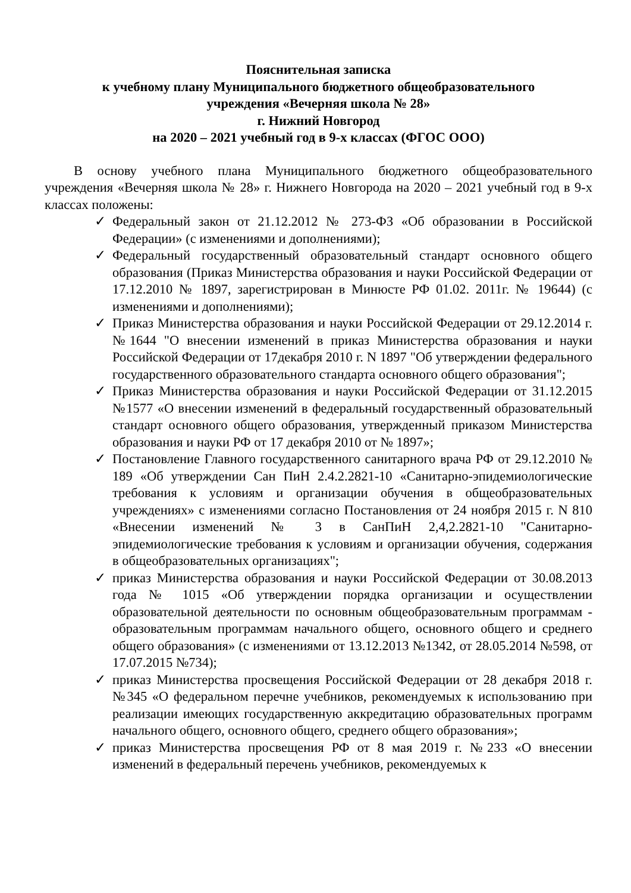Пояснительная записка
к учебному плану Муниципального бюджетного общеобразовательного
учреждения «Вечерняя школа № 28»
г. Нижний Новгород
на 2020 – 2021 учебный год в 9-х классах (ФГОС ООО)
В основу учебного плана Муниципального бюджетного общеобразовательного учреждения «Вечерняя школа № 28» г. Нижнего Новгорода на 2020 – 2021 учебный год в 9-х классах положены:
✓ Федеральный закон от 21.12.2012 № 273-ФЗ «Об образовании в Российской Федерации» (с изменениями и дополнениями);
✓ Федеральный государственный образовательный стандарт основного общего образования (Приказ Министерства образования и науки Российской Федерации от 17.12.2010 № 1897, зарегистрирован в Минюсте РФ 01.02. 2011г. № 19644) (с изменениями и дополнениями);
✓ Приказ Министерства образования и науки Российской Федерации от 29.12.2014 г. №1644 "О внесении изменений в приказ Министерства образования и науки Российской Федерации от 17декабря 2010 г. N 1897 "Об утверждении федерального государственного образовательного стандарта основного общего образования";
✓ Приказ Министерства образования и науки Российской Федерации от 31.12.2015 №1577 «О внесении изменений в федеральный государственный образовательный стандарт основного общего образования, утвержденный приказом Министерства образования и науки РФ от 17 декабря 2010 от № 1897»;
✓ Постановление Главного государственного санитарного врача РФ от 29.12.2010 № 189 «Об утверждении Сан ПиН 2.4.2.2821-10 «Санитарно-эпидемиологические требования к условиям и организации обучения в общеобразовательных учреждениях» с изменениями согласно Постановления от 24 ноября 2015 г. N 810 «Внесении изменений № 3 в СанПиН 2,4,2.2821-10 "Санитарно-эпидемиологические требования к условиям и организации обучения, содержания в общеобразовательных организациях";
✓ приказ Министерства образования и науки Российской Федерации от 30.08.2013 года № 1015 «Об утверждении порядка организации и осуществлении образовательной деятельности по основным общеобразовательным программам - образовательным программам начального общего, основного общего и среднего общего образования» (с изменениями от 13.12.2013 №1342, от 28.05.2014 №598, от 17.07.2015 №734);
✓ приказ Министерства просвещения Российской Федерации от 28 декабря 2018 г. №345 «О федеральном перечне учебников, рекомендуемых к использованию при реализации имеющих государственную аккредитацию образовательных программ начального общего, основного общего, среднего общего образования»;
✓ приказ Министерства просвещения РФ от 8 мая 2019 г. №233 «О внесении изменений в федеральный перечень учебников, рекомендуемых к